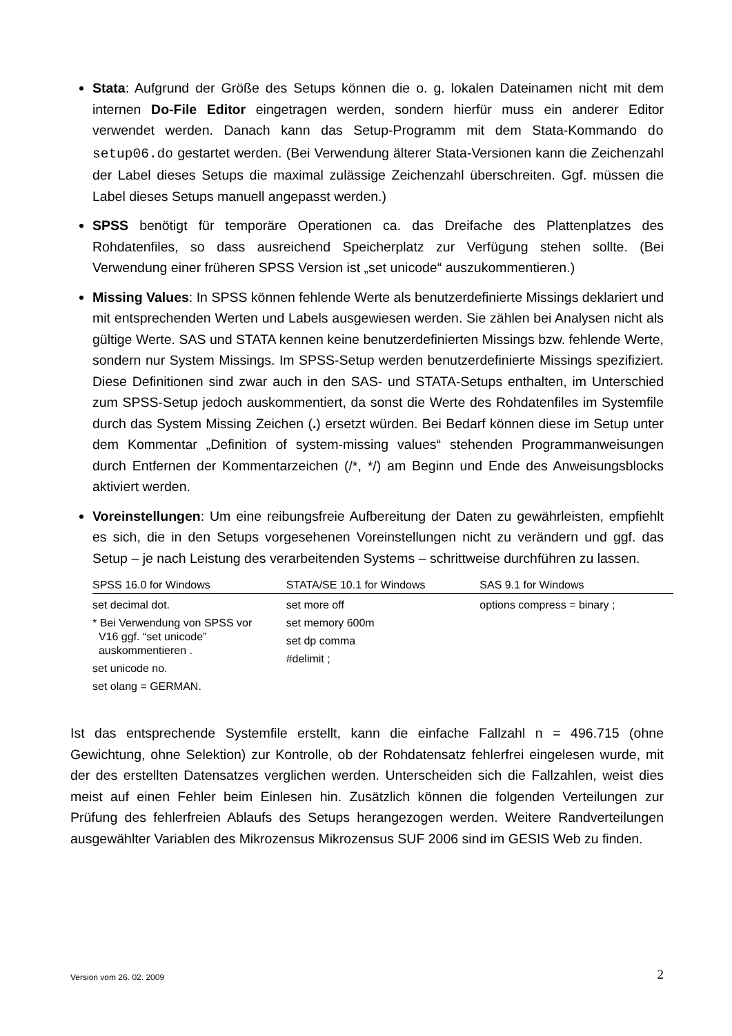Stata: Aufgrund der Größe des Setups können die o. g. lokalen Dateinamen nicht mit dem internen Do-File Editor eingetragen werden, sondern hierfür muss ein anderer Editor verwendet werden. Danach kann das Setup-Programm mit dem Stata-Kommando do setup06.do gestartet werden. (Bei Verwendung älterer Stata-Versionen kann die Zeichenzahl der Label dieses Setups die maximal zulässige Zeichenzahl überschreiten. Ggf. müssen die Label dieses Setups manuell angepasst werden.)
SPSS benötigt für temporäre Operationen ca. das Dreifache des Plattenplatzes des Rohdatenfiles, so dass ausreichend Speicherplatz zur Verfügung stehen sollte. (Bei Verwendung einer früheren SPSS Version ist „set unicode“ auszukommentieren.)
Missing Values: In SPSS können fehlende Werte als benutzerdefinierte Missings deklariert und mit entsprechenden Werten und Labels ausgewiesen werden. Sie zählen bei Analysen nicht als gültige Werte. SAS und STATA kennen keine benutzerdefinierten Missings bzw. fehlende Werte, sondern nur System Missings. Im SPSS-Setup werden benutzerdefinierte Missings spezifiziert. Diese Definitionen sind zwar auch in den SAS- und STATA-Setups enthalten, im Unterschied zum SPSS-Setup jedoch auskommentiert, da sonst die Werte des Rohdatenfiles im Systemfile durch das System Missing Zeichen (.) ersetzt würden. Bei Bedarf können diese im Setup unter dem Kommentar „Definition of system-missing values“ stehenden Programmanweisungen durch Entfernen der Kommentarzeichen (/*, */) am Beginn und Ende des Anweisungsblocks aktiviert werden.
Voreinstellungen: Um eine reibungsfreie Aufbereitung der Daten zu gewährleisten, empfiehlt es sich, die in den Setups vorgesehenen Voreinstellungen nicht zu verändern und ggf. das Setup – je nach Leistung des verarbeitenden Systems – schrittweise durchführen zu lassen.
| SPSS 16.0 for Windows | STATA/SE 10.1 for Windows | SAS 9.1 for Windows |
| --- | --- | --- |
| set decimal dot. * Bei Verwendung von SPSS vor V16 ggf. “set unicode” auskommentieren . set unicode no. set olang = GERMAN. | set more off set memory 600m set dp comma #delimit ; | options compress = binary ; |
Ist das entsprechende Systemfile erstellt, kann die einfache Fallzahl n = 496.715 (ohne Gewichtung, ohne Selektion) zur Kontrolle, ob der Rohdatensatz fehlerfrei eingelesen wurde, mit der des erstellten Datensatzes verglichen werden. Unterscheiden sich die Fallzahlen, weist dies meist auf einen Fehler beim Einlesen hin. Zusätzlich können die folgenden Verteilungen zur Prüfung des fehlerfreien Ablaufs des Setups herangezogen werden. Weitere Randverteilungen ausgewählter Variablen des Mikrozensus Mikrozensus SUF 2006 sind im GESIS Web zu finden.
Version vom 26. 02. 2009 2